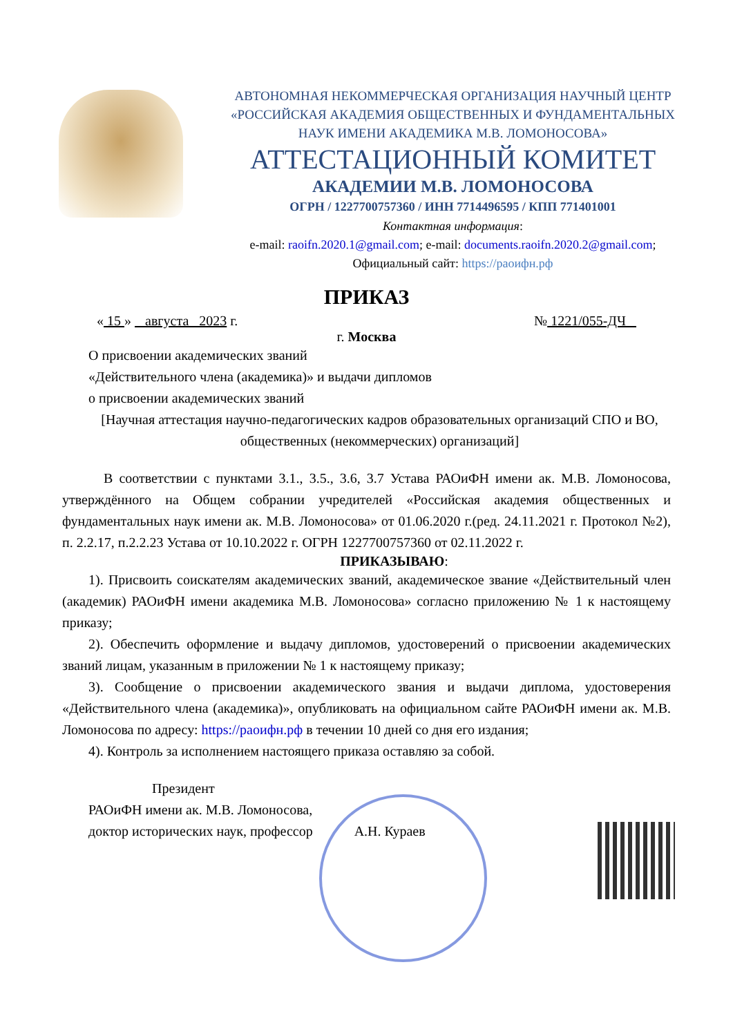АВТОНОМНАЯ НЕКОММЕРЧЕСКАЯ ОРГАНИЗАЦИЯ НАУЧНЫЙ ЦЕНТР
«РОССИЙСКАЯ АКАДЕМИЯ ОБЩЕСТВЕННЫХ И ФУНДАМЕНТАЛЬНЫХ
НАУК ИМЕНИ АКАДЕМИКА М.В. ЛОМОНОСОВА»
АТТЕСТАЦИОННЫЙ КОМИТЕТ
АКАДЕМИИ М.В. ЛОМОНОСОВА
ОГРН / 1227700757360 / ИНН 7714496595 / КПП 771401001
Контактная информация:
e-mail: raoifn.2020.1@gmail.com; e-mail: documents.raoifn.2020.2@gmail.com;
Официальный сайт: https://раоифн.рф
ПРИКАЗ
« 15 » августа 2023 г. № 1221/055-ДЧ
г. Москва
О присвоении академических званий
«Действительного члена (академика)» и выдачи дипломов
о присвоении академических званий
[Научная аттестация научно-педагогических кадров образовательных организаций СПО и ВО, общественных (некоммерческих) организаций]
В соответствии с пунктами 3.1., 3.5., 3.6, 3.7 Устава РАОиФН имени ак. М.В. Ломоносова, утверждённого на Общем собрании учредителей «Российская академия общественных и фундаментальных наук имени ак. М.В. Ломоносова» от 01.06.2020 г.(ред. 24.11.2021 г. Протокол №2), п. 2.2.17, п.2.2.23 Устава от 10.10.2022 г. ОГРН 1227700757360 от 02.11.2022 г.
ПРИКАЗЫВАЮ:
1). Присвоить соискателям академических званий, академическое звание «Действительный член (академик) РАОиФН имени академика М.В. Ломоносова» согласно приложению № 1 к настоящему приказу;
2). Обеспечить оформление и выдачу дипломов, удостоверений о присвоении академических званий лицам, указанным в приложении № 1 к настоящему приказу;
3). Сообщение о присвоении академического звания и выдачи диплома, удостоверения «Действительного члена (академика)», опубликовать на официальном сайте РАОиФН имени ак. М.В. Ломоносова по адресу: https://раоифн.рф в течении 10 дней со дня его издания;
4). Контроль за исполнением настоящего приказа оставляю за собой.
Президент
РАОиФН имени ак. М.В. Ломоносова,
доктор исторических наук, профессор А.Н. Кураев